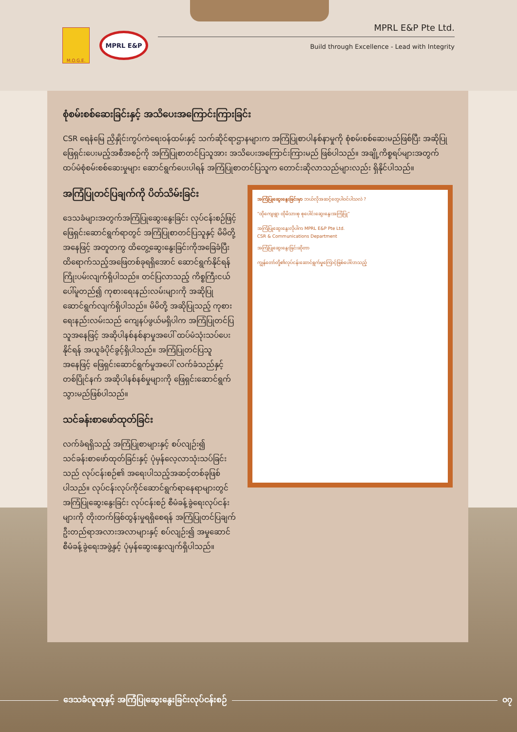M.O.G.E.
MPRL E&P
MPRL E&P Pte Ltd.
Build through Excellence - Lead with Integrity
စုံစမ်းစစ်ဆေးခြင်းနှင့် အသိပေးအကြောင်းကြားခြင်း
CSR ရေနံမြေ ညှိနှိုင်းကွပ်ကဲရေးဝန်ထမ်းနှင့် သက်ဆိုင်ရာဌာနများက အကြံပြုစာပါနစ်နာမှုကို စုံစမ်းစစ်ဆေးမည်ဖြစ်ပြီး အဆိုပြုဖြေရှင်းပေးမည့်အစီအစဉ်ကို အကြံပြုစာတင်ပြသူအား အသိပေးအကြောင်းကြားမည် ဖြစ်ပါသည်။ အချို့ကိစ္စရပ်များအတွက် ထပ်မံစုံစမ်းစစ်ဆေးမှုများ ဆောင်ရွက်ပေးပါရန် အကြံပြုစာတင်ပြသူက တောင်းဆိုလာသည်များလည်း ရှိနိုင်ပါသည်။
အကြံပြုတင်ပြချက်ကို ပိတ်သိမ်းခြင်း
ဒေသခံများအတွက်အကြံပြုဆွေးနွေးခြင်း လုပ်ငန်းစဉ်ဖြင့် ဖြေရှင်းဆောင်ရွက်ရာတွင် အကြံပြုစာတင်ပြသူနှင့် မိမိတို့အနေဖြင့် အတူတကွ ထိတွေ့ဆွေးနွေးခြင်းကိုအခြေခံပြီး ထိရောက်သည့်အဖြေတစ်ခုရရှိအောင် ဆောင်ရွက်နိုင်ရန် ကြိုးပမ်းလျက်ရှိပါသည်။ တင်ပြလာသည့် ကိစ္စကြီးငယ်ပေါ်မူတည်၍ ကုစားရေးနည်းလမ်းများကို အဆိုပြုဆောင်ရွက်လျက်ရှိပါသည်။ မိမိတို့ အဆိုပြုသည့် ကုစားရေးနည်းလမ်းသည် ကျေနပ်ဖွယ်မရှိပါက အကြံပြုတင်ပြသူအနေဖြင့် အဆိုပါနစ်နစ်နာမှုအပေါ် ထပ်မံသုံးသပ်ပေးနိုင်ရန် အယူခံပိုင်ခွင့်ရှိပါသည်။ အကြံပြုတင်ပြသူအနေဖြင့် ဖြေရှင်းဆောင်ရွက်မှုအပေါ် လက်ခံသည်နှင့်တစ်ပြိုင်နက် အဆိုပါနစ်နစ်မှုများကို ဖြေရှင်းဆောင်ရွက်သွားမည်ဖြစ်ပါသည်။
သင်ခန်းစာဖော်ထုတ်ခြင်း
လက်ခံရရှိသည့် အကြံပြုစာများနှင့် စပ်လျဉ်း၍ သင်ခန်းစာဖော်ထုတ်ခြင်းနှင့် ပုံမှန်လေ့လာသုံးသပ်ခြင်းသည် လုပ်ငန်းစဉ်၏ အရေးပါသည့်အဆင့်တစ်ခုဖြစ်ပါသည်။ လုပ်ငန်းလုပ်ကိုင်ဆောင်ရွက်ရာနေရာများတွင် အကြံပြုဆွေးနွေးခြင်း လုပ်ငန်းစဉ် စီမံခန့်ခွဲရေးလုပ်ငန်းများကို တိုးတက်ဖြစ်ထွန်းမှုရရှိစေရန် အကြံပြုတင်ပြချက်ဦးတည်ရာအလားအလာများနှင့် စပ်လျဉ်း၍ အမှုဆောင်စီမံခန့်ခွဲရေးအဖွဲ့နှင့် ပုံမှန်ဆွေးနွေးလျက်ရှိပါသည်။
အကြံပြုဆွေးနွေးခြင်းမှာ ဘယ်လိုအဆင့်တွေပါဝင်ပါသလဲ ?
“ထိုကျေးရွာ ထိုမိသားစု စုပေါင်းဆွေးနွေးအကြံပြု”
အကြံပြုဆွေးနွေးလိုပါက MPRL E&P Pte Ltd.
CSR & Communications Department
အကြံပြုဆွေးနွေးခြင်းဆိုတာ
ကျွန်တော်တို့၏လုပ်ငန်းဆောင်ရွက်မှုကြောင့်ဖြစ်ပေါ်လာသည့်
ဒေသခံလူထုနှင့် အကြံပြုဆွေးနွေးခြင်းလုပ်ငန်းစဉ်
၀၇